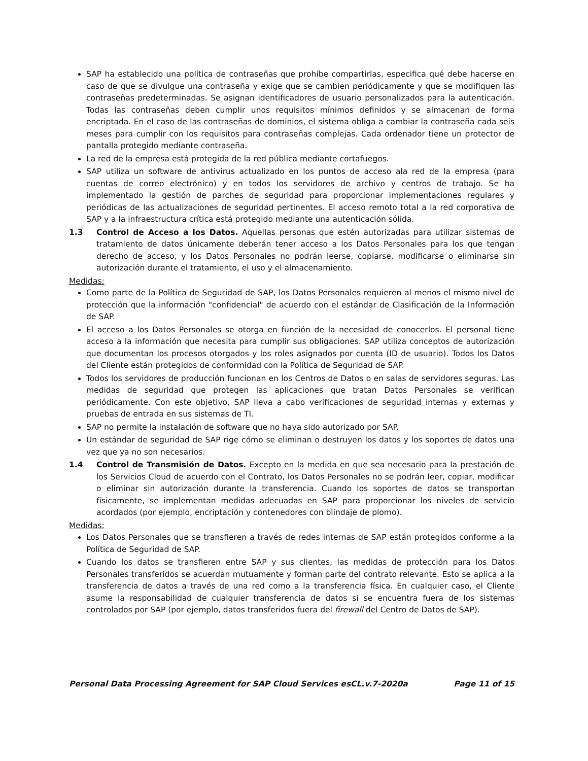SAP ha establecido una política de contraseñas que prohíbe compartirlas, especifica qué debe hacerse en caso de que se divulgue una contraseña y exige que se cambien periódicamente y que se modifiquen las contraseñas predeterminadas. Se asignan identificadores de usuario personalizados para la autenticación. Todas las contraseñas deben cumplir unos requisitos mínimos definidos y se almacenan de forma encriptada. En el caso de las contraseñas de dominios, el sistema obliga a cambiar la contraseña cada seis meses para cumplir con los requisitos para contraseñas complejas. Cada ordenador tiene un protector de pantalla protegido mediante contraseña.
La red de la empresa está protegida de la red pública mediante cortafuegos.
SAP utiliza un software de antivirus actualizado en los puntos de acceso ala red de la empresa (para cuentas de correo electrónico) y en todos los servidores de archivo y centros de trabajo. Se ha implementado la gestión de parches de seguridad para proporcionar implementaciones regulares y periódicas de las actualizaciones de seguridad pertinentes. El acceso remoto total a la red corporativa de SAP y a la infraestructura crítica está protegido mediante una autenticación sólida.
1.3 Control de Acceso a los Datos. Aquellas personas que estén autorizadas para utilizar sistemas de tratamiento de datos únicamente deberán tener acceso a los Datos Personales para los que tengan derecho de acceso, y los Datos Personales no podrán leerse, copiarse, modificarse o eliminarse sin autorización durante el tratamiento, el uso y el almacenamiento.
Medidas:
Como parte de la Política de Seguridad de SAP, los Datos Personales requieren al menos el mismo nivel de protección que la información "confidencial" de acuerdo con el estándar de Clasificación de la Información de SAP.
El acceso a los Datos Personales se otorga en función de la necesidad de conocerlos. El personal tiene acceso a la información que necesita para cumplir sus obligaciones. SAP utiliza conceptos de autorización que documentan los procesos otorgados y los roles asignados por cuenta (ID de usuario). Todos los Datos del Cliente están protegidos de conformidad con la Política de Seguridad de SAP.
Todos los servidores de producción funcionan en los Centros de Datos o en salas de servidores seguras. Las medidas de seguridad que protegen las aplicaciones que tratan Datos Personales se verifican periódicamente. Con este objetivo, SAP lleva a cabo verificaciones de seguridad internas y externas y pruebas de entrada en sus sistemas de TI.
SAP no permite la instalación de software que no haya sido autorizado por SAP.
Un estándar de seguridad de SAP rige cómo se eliminan o destruyen los datos y los soportes de datos una vez que ya no son necesarios.
1.4 Control de Transmisión de Datos. Excepto en la medida en que sea necesario para la prestación de los Servicios Cloud de acuerdo con el Contrato, los Datos Personales no se podrán leer, copiar, modificar o eliminar sin autorización durante la transferencia. Cuando los soportes de datos se transportan físicamente, se implementan medidas adecuadas en SAP para proporcionar los niveles de servicio acordados (por ejemplo, encriptación y contenedores con blindaje de plomo).
Medidas:
Los Datos Personales que se transfieren a través de redes internas de SAP están protegidos conforme a la Política de Seguridad de SAP.
Cuando los datos se transfieren entre SAP y sus clientes, las medidas de protección para los Datos Personales transferidos se acuerdan mutuamente y forman parte del contrato relevante. Esto se aplica a la transferencia de datos a través de una red como a la transferencia física. En cualquier caso, el Cliente asume la responsabilidad de cualquier transferencia de datos si se encuentra fuera de los sistemas controlados por SAP (por ejemplo, datos transferidos fuera del firewall del Centro de Datos de SAP).
Personal Data Processing Agreement for SAP Cloud Services esCL.v.7-2020a Page 11 of 15